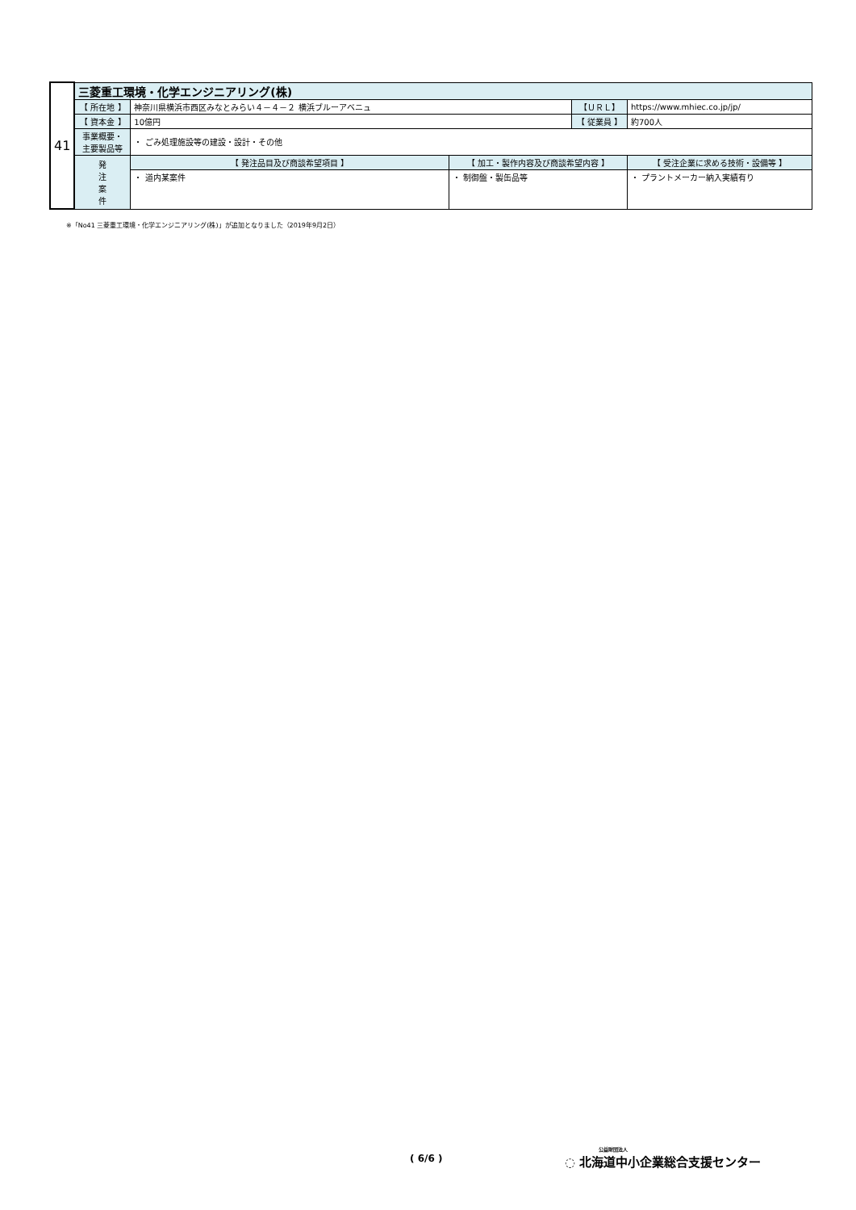| 41 | 三菱重工環境・化学エンジニアリング(株) | | | | |
| | 【 所在地 】 | 神奈川県横浜市西区みなとみらい４－４－２ 横浜ブルーアベニュ | | 【ＵＲＬ】 | https://www.mhiec.co.jp/jp/ |
| | 【 資本金 】 | 10億円 | | 【 従業員 】 | 約700人 |
| | 事業概要・ 主要製品等 | ・ ごみ処理施設等の建設・設計・その他 | | | |
| | 発 注 案 件 | 【 発注品目及び商談希望項目 】 | 【 加工・製作内容及び商談希望内容 】 | | 【 受注企業に求める技術・設備等 】 |
| | | ・ 道内某案件 | ・ 制御盤・製缶品等 | | ・ プラントメーカー納入実績有り |
※「No41 三菱重工環境・化学エンジニアリング(株)」が追加となりました（2019年9月2日）
( 6/6 )
公益財団法人
◌ 北海道中小企業総合支援センター